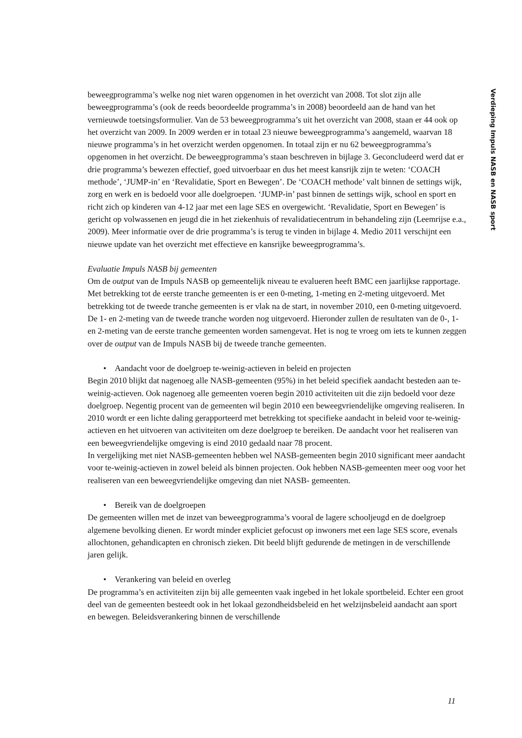Verdieping Impuls NASB en NASB sport
beweegprogramma’s welke nog niet waren opgenomen in het overzicht van 2008. Tot slot zijn alle beweegprogramma’s (ook de reeds beoordeelde programma’s in 2008) beoordeeld aan de hand van het vernieuwde toetsingsformulier. Van de 53 beweegprogramma’s uit het overzicht van 2008, staan er 44 ook op het overzicht van 2009. In 2009 werden er in totaal 23 nieuwe beweegprogramma’s aangemeld, waarvan 18 nieuwe programma’s in het overzicht werden opgenomen. In totaal zijn er nu 62 beweegprogramma’s opgenomen in het overzicht. De beweegprogramma’s staan beschreven in bijlage 3. Geconcludeerd werd dat er drie programma’s bewezen effectief, goed uitvoerbaar en dus het meest kansrijk zijn te weten: ‘COACH methode’, ‘JUMP-in’ en ‘Revalidatie, Sport en Bewegen’. De ‘COACH methode’ valt binnen de settings wijk, zorg en werk en is bedoeld voor alle doelgroepen. ‘JUMP-in’ past binnen de settings wijk, school en sport en richt zich op kinderen van 4-12 jaar met een lage SES en overgewicht. ‘Revalidatie, Sport en Bewegen’ is gericht op volwassenen en jeugd die in het ziekenhuis of revalidatiecentrum in behandeling zijn (Leemrijse e.a., 2009). Meer informatie over de drie programma’s is terug te vinden in bijlage 4. Medio 2011 verschijnt een nieuwe update van het overzicht met effectieve en kansrijke beweegprogramma’s.
Evaluatie Impuls NASB bij gemeenten
Om de output van de Impuls NASB op gemeentelijk niveau te evalueren heeft BMC een jaarlijkse rapportage. Met betrekking tot de eerste tranche gemeenten is er een 0-meting, 1-meting en 2-meting uitgevoerd. Met betrekking tot de tweede tranche gemeenten is er vlak na de start, in november 2010, een 0-meting uitgevoerd. De 1- en 2-meting van de tweede tranche worden nog uitgevoerd. Hieronder zullen de resultaten van de 0-, 1- en 2-meting van de eerste tranche gemeenten worden samengevat. Het is nog te vroeg om iets te kunnen zeggen over de output van de Impuls NASB bij de tweede tranche gemeenten.
• Aandacht voor de doelgroep te-weinig-actieven in beleid en projecten
Begin 2010 blijkt dat nagenoeg alle NASB-gemeenten (95%) in het beleid specifiek aandacht besteden aan te-weinig-actieven. Ook nagenoeg alle gemeenten voeren begin 2010 activiteiten uit die zijn bedoeld voor deze doelgroep. Negentig procent van de gemeenten wil begin 2010 een beweegvriendelijke omgeving realiseren. In 2010 wordt er een lichte daling gerapporteerd met betrekking tot specifieke aandacht in beleid voor te-weinig-actieven en het uitvoeren van activiteiten om deze doelgroep te bereiken. De aandacht voor het realiseren van een beweegvriendelijke omgeving is eind 2010 gedaald naar 78 procent.
In vergelijking met niet NASB-gemeenten hebben wel NASB-gemeenten begin 2010 significant meer aandacht voor te-weinig-actieven in zowel beleid als binnen projecten. Ook hebben NASB-gemeenten meer oog voor het realiseren van een beweegvriendelijke omgeving dan niet NASB- gemeenten.
• Bereik van de doelgroepen
De gemeenten willen met de inzet van beweegprogramma’s vooral de lagere schooljeugd en de doelgroep algemene bevolking dienen. Er wordt minder expliciet gefocust op inwoners met een lage SES score, evenals allochtonen, gehandicapten en chronisch zieken. Dit beeld blijft gedurende de metingen in de verschillende jaren gelijk.
• Verankering van beleid en overleg
De programma’s en activiteiten zijn bij alle gemeenten vaak ingebed in het lokale sportbeleid. Echter een groot deel van de gemeenten besteedt ook in het lokaal gezondheidsbeleid en het welzijnsbeleid aandacht aan sport en bewegen. Beleidsverankering binnen de verschillende
11